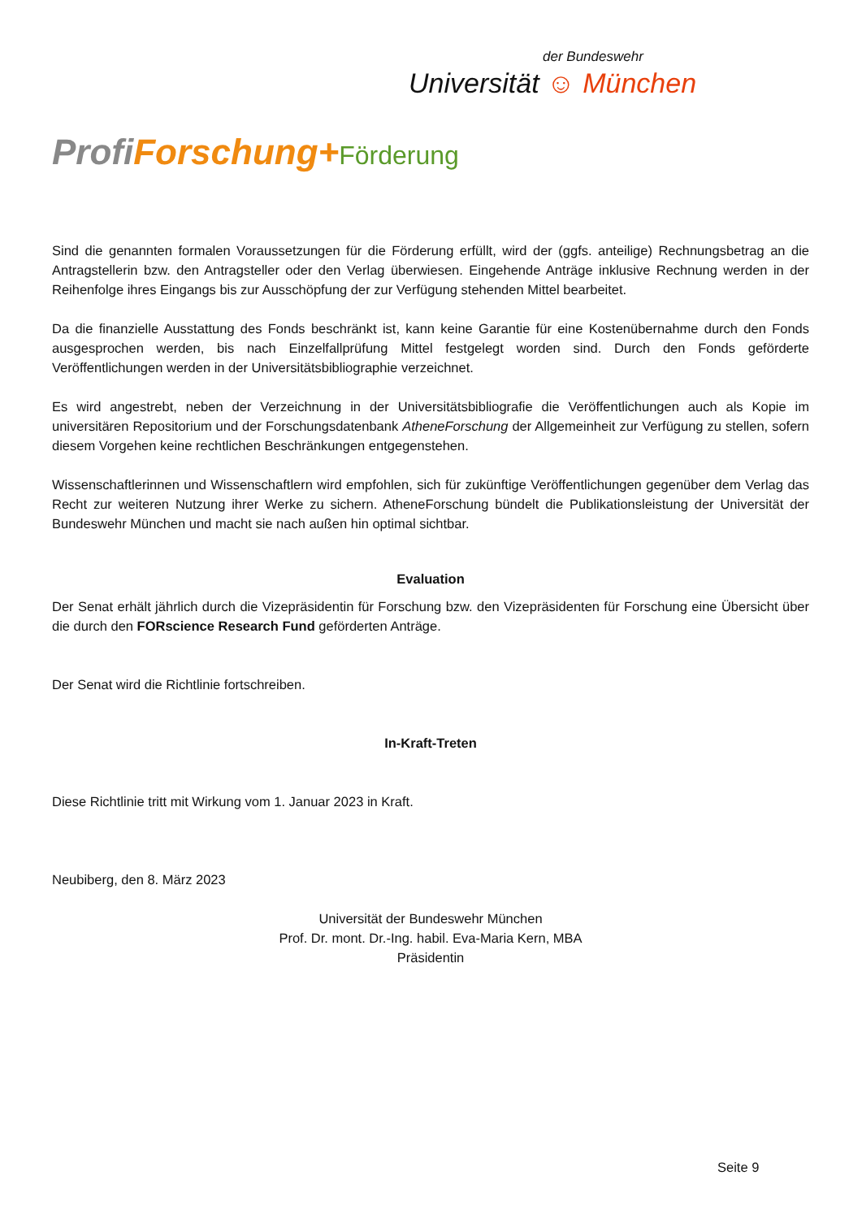der Bundeswehr
Universität ☺ München
Profi Forschung+Förderung
Sind die genannten formalen Voraussetzungen für die Förderung erfüllt, wird der (ggfs. anteilige) Rechnungsbetrag an die Antragstellerin bzw. den Antragsteller oder den Verlag überwiesen. Eingehende Anträge inklusive Rechnung werden in der Reihenfolge ihres Eingangs bis zur Ausschöpfung der zur Verfügung stehenden Mittel bearbeitet.
Da die finanzielle Ausstattung des Fonds beschränkt ist, kann keine Garantie für eine Kostenübernahme durch den Fonds ausgesprochen werden, bis nach Einzelfallprüfung Mittel festgelegt worden sind. Durch den Fonds geförderte Veröffentlichungen werden in der Universitätsbibliographie verzeichnet.
Es wird angestrebt, neben der Verzeichnung in der Universitätsbibliografie die Veröffentlichungen auch als Kopie im universitären Repositorium und der Forschungsdatenbank AtheneForschung der Allgemeinheit zur Verfügung zu stellen, sofern diesem Vorgehen keine rechtlichen Beschränkungen entgegenstehen.
Wissenschaftlerinnen und Wissenschaftlern wird empfohlen, sich für zukünftige Veröffentlichungen gegenüber dem Verlag das Recht zur weiteren Nutzung ihrer Werke zu sichern. AtheneForschung bündelt die Publikationsleistung der Universität der Bundeswehr München und macht sie nach außen hin optimal sichtbar.
Evaluation
Der Senat erhält jährlich durch die Vizepräsidentin für Forschung bzw. den Vizepräsidenten für Forschung eine Übersicht über die durch den FORscience Research Fund geförderten Anträge.
Der Senat wird die Richtlinie fortschreiben.
In-Kraft-Treten
Diese Richtlinie tritt mit Wirkung vom 1. Januar 2023 in Kraft.
Neubiberg, den 8. März 2023
Universität der Bundeswehr München
Prof. Dr. mont. Dr.-Ing. habil. Eva-Maria Kern, MBA
Präsidentin
Seite 9